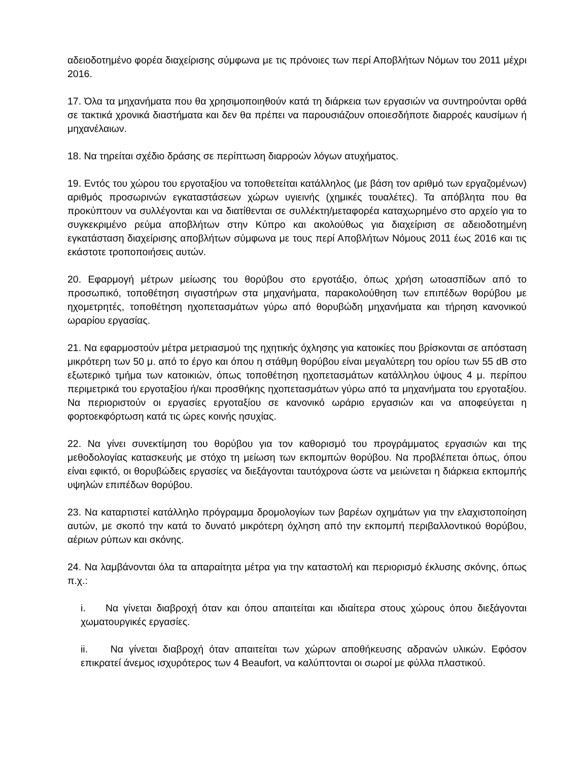αδειοδοτημένο φορέα διαχείρισης σύμφωνα με τις πρόνοιες των περί Αποβλήτων Νόμων του 2011 μέχρι 2016.
17. Όλα τα μηχανήματα που θα χρησιμοποιηθούν κατά τη διάρκεια των εργασιών να συντηρούνται ορθά σε τακτικά χρονικά διαστήματα και δεν θα πρέπει να παρουσιάζουν οποιεσδήποτε διαρροές καυσίμων ή μηχανέλαιων.
18. Να τηρείται σχέδιο δράσης σε περίπτωση διαρροών λόγων ατυχήματος.
19. Εντός του χώρου του εργοταξίου να τοποθετείται κατάλληλος (με βάση τον αριθμό των εργαζομένων) αριθμός προσωρινών εγκαταστάσεων χώρων υγιεινής (χημικές τουαλέτες). Τα απόβλητα που θα προκύπτουν να συλλέγονται και να διατίθενται σε συλλέκτη/μεταφορέα καταχωρημένο στο αρχείο για το συγκεκριμένο ρεύμα αποβλήτων στην Κύπρο και ακολούθως για διαχείριση σε αδειοδοτημένη εγκατάσταση διαχείρισης αποβλήτων σύμφωνα με τους περί Αποβλήτων Νόμους 2011 έως 2016 και τις εκάστοτε τροποποιήσεις αυτών.
20. Εφαρμογή μέτρων μείωσης του θορύβου στο εργοτάξιο, όπως χρήση ωτοασπίδων από το προσωπικό, τοποθέτηση σιγαστήρων στα μηχανήματα, παρακολούθηση των επιπέδων θορύβου με ηχομετρητές, τοποθέτηση ηχοπετασμάτων γύρω από θορυβώδη μηχανήματα και τήρηση κανονικού ωραρίου εργασίας.
21. Να εφαρμοστούν μέτρα μετριασμού της ηχητικής όχλησης για κατοικίες που βρίσκονται σε απόσταση μικρότερη των 50 μ. από το έργο και όπου η στάθμη θορύβου είναι μεγαλύτερη του ορίου των 55 dB στο εξωτερικό τμήμα των κατοικιών, όπως τοποθέτηση ηχοπετασμάτων κατάλληλου ύψους 4 μ. περίπου περιμετρικά του εργοταξίου ή/και προσθήκης ηχοπετασμάτων γύρω από τα μηχανήματα του εργοταξίου. Να περιοριστούν οι εργασίες εργοταξίου σε κανονικό ωράριο εργασιών και να αποφεύγεται η φορτοεκφόρτωση κατά τις ώρες κοινής ησυχίας.
22. Να γίνει συνεκτίμηση του θορύβου για τον καθορισμό του προγράμματος εργασιών και της μεθοδολογίας κατασκευής με στόχο τη μείωση των εκπομπών θορύβου. Να προβλέπεται όπως, όπου είναι εφικτό, οι θορυβώδεις εργασίες να διεξάγονται ταυτόχρονα ώστε να μειώνεται η διάρκεια εκπομπής υψηλών επιπέδων θορύβου.
23. Να καταρτιστεί κατάλληλο πρόγραμμα δρομολογίων των βαρέων οχημάτων για την ελαχιστοποίηση αυτών, με σκοπό την κατά το δυνατό μικρότερη όχληση από την εκπομπή περιβαλλοντικού θορύβου, αέριων ρύπων και σκόνης.
24. Να λαμβάνονται όλα τα απαραίτητα μέτρα για την καταστολή και περιορισμό έκλυσης σκόνης, όπως π.χ.:
i. Να γίνεται διαβροχή όταν και όπου απαιτείται και ιδιαίτερα στους χώρους όπου διεξάγονται χωματουργικές εργασίες.
ii. Να γίνεται διαβροχή όταν απαιτείται των χώρων αποθήκευσης αδρανών υλικών. Εφόσον επικρατεί άνεμος ισχυρότερος των 4 Beaufort, να καλύπτονται οι σωροί με φύλλα πλαστικού.